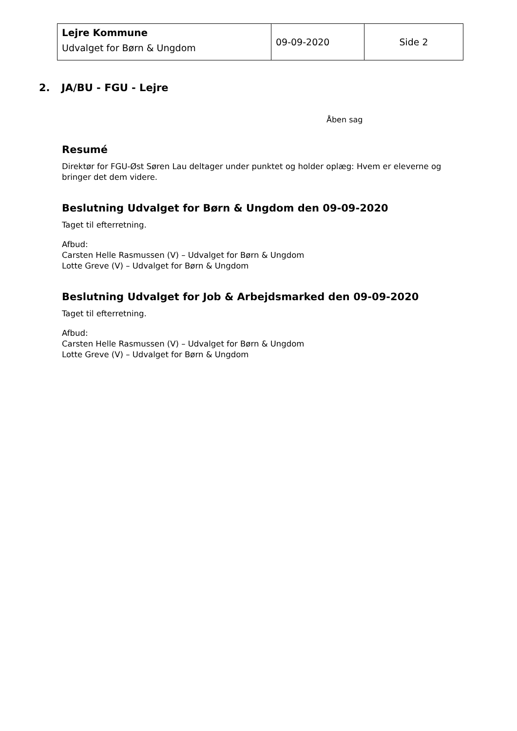| Lejre Kommune Udvalget for Børn & Ungdom | 09-09-2020 | Side 2 |
2. JA/BU - FGU - Lejre
Åben sag
Resumé
Direktør for FGU-Øst Søren Lau deltager under punktet og holder oplæg: Hvem er eleverne og bringer det dem videre.
Beslutning Udvalget for Børn & Ungdom den 09-09-2020
Taget til efterretning.
Afbud:
Carsten Helle Rasmussen (V) – Udvalget for Børn & Ungdom
Lotte Greve (V) – Udvalget for Børn & Ungdom
Beslutning Udvalget for Job & Arbejdsmarked den 09-09-2020
Taget til efterretning.
Afbud:
Carsten Helle Rasmussen (V) – Udvalget for Børn & Ungdom
Lotte Greve (V) – Udvalget for Børn & Ungdom